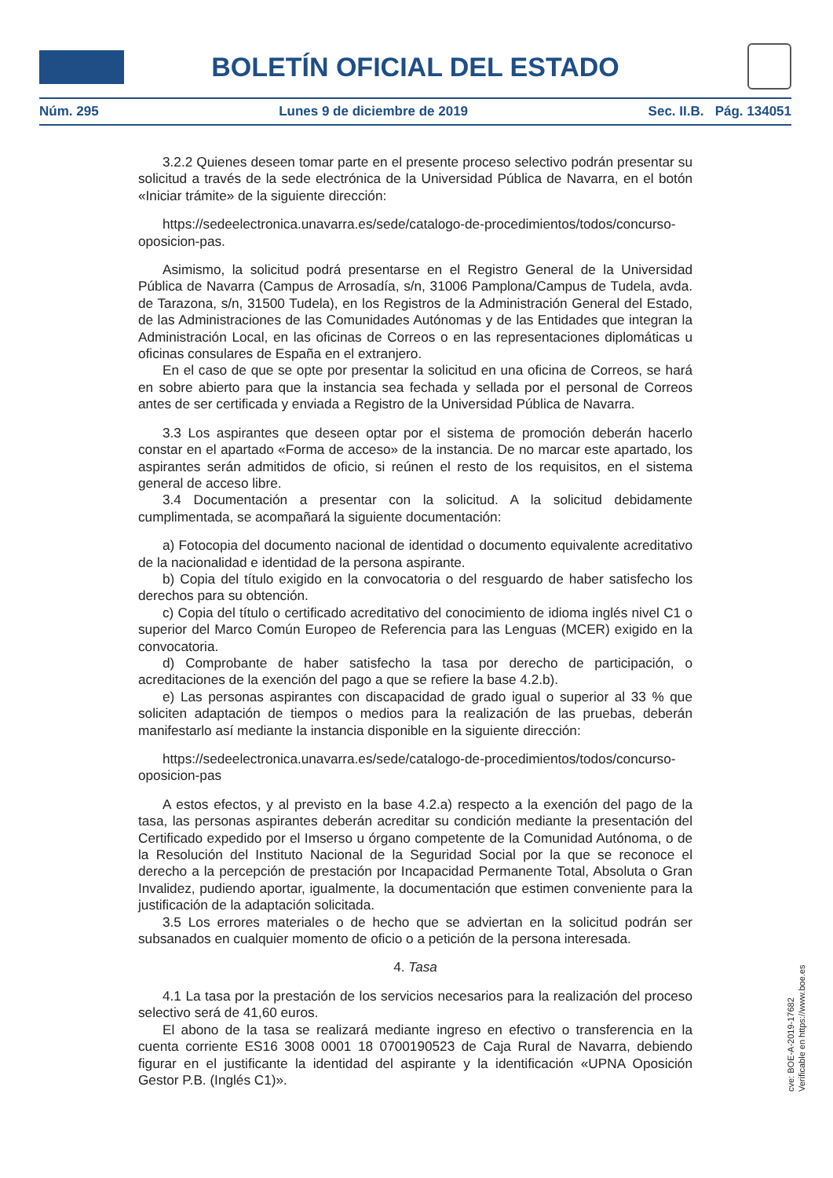BOLETÍN OFICIAL DEL ESTADO
Núm. 295 Lunes 9 de diciembre de 2019 Sec. II.B. Pág. 134051
3.2.2 Quienes deseen tomar parte en el presente proceso selectivo podrán presentar su solicitud a través de la sede electrónica de la Universidad Pública de Navarra, en el botón «Iniciar trámite» de la siguiente dirección:
https://sedeelectronica.unavarra.es/sede/catalogo-de-procedimientos/todos/concurso-oposicion-pas.
Asimismo, la solicitud podrá presentarse en el Registro General de la Universidad Pública de Navarra (Campus de Arrosadía, s/n, 31006 Pamplona/Campus de Tudela, avda. de Tarazona, s/n, 31500 Tudela), en los Registros de la Administración General del Estado, de las Administraciones de las Comunidades Autónomas y de las Entidades que integran la Administración Local, en las oficinas de Correos o en las representaciones diplomáticas u oficinas consulares de España en el extranjero.
En el caso de que se opte por presentar la solicitud en una oficina de Correos, se hará en sobre abierto para que la instancia sea fechada y sellada por el personal de Correos antes de ser certificada y enviada a Registro de la Universidad Pública de Navarra.
3.3 Los aspirantes que deseen optar por el sistema de promoción deberán hacerlo constar en el apartado «Forma de acceso» de la instancia. De no marcar este apartado, los aspirantes serán admitidos de oficio, si reúnen el resto de los requisitos, en el sistema general de acceso libre.
3.4 Documentación a presentar con la solicitud. A la solicitud debidamente cumplimentada, se acompañará la siguiente documentación:
a) Fotocopia del documento nacional de identidad o documento equivalente acreditativo de la nacionalidad e identidad de la persona aspirante.
b) Copia del título exigido en la convocatoria o del resguardo de haber satisfecho los derechos para su obtención.
c) Copia del título o certificado acreditativo del conocimiento de idioma inglés nivel C1 o superior del Marco Común Europeo de Referencia para las Lenguas (MCER) exigido en la convocatoria.
d) Comprobante de haber satisfecho la tasa por derecho de participación, o acreditaciones de la exención del pago a que se refiere la base 4.2.b).
e) Las personas aspirantes con discapacidad de grado igual o superior al 33 % que soliciten adaptación de tiempos o medios para la realización de las pruebas, deberán manifestarlo así mediante la instancia disponible en la siguiente dirección:
https://sedeelectronica.unavarra.es/sede/catalogo-de-procedimientos/todos/concurso-oposicion-pas
A estos efectos, y al previsto en la base 4.2.a) respecto a la exención del pago de la tasa, las personas aspirantes deberán acreditar su condición mediante la presentación del Certificado expedido por el Imserso u órgano competente de la Comunidad Autónoma, o de la Resolución del Instituto Nacional de la Seguridad Social por la que se reconoce el derecho a la percepción de prestación por Incapacidad Permanente Total, Absoluta o Gran Invalidez, pudiendo aportar, igualmente, la documentación que estimen conveniente para la justificación de la adaptación solicitada.
3.5 Los errores materiales o de hecho que se adviertan en la solicitud podrán ser subsanados en cualquier momento de oficio o a petición de la persona interesada.
4. Tasa
4.1 La tasa por la prestación de los servicios necesarios para la realización del proceso selectivo será de 41,60 euros.
El abono de la tasa se realizará mediante ingreso en efectivo o transferencia en la cuenta corriente ES16 3008 0001 18 0700190523 de Caja Rural de Navarra, debiendo figurar en el justificante la identidad del aspirante y la identificación «UPNA Oposición Gestor P.B. (Inglés C1)».
cve: BOE-A-2019-17682
Verificable en https://www.boe.es